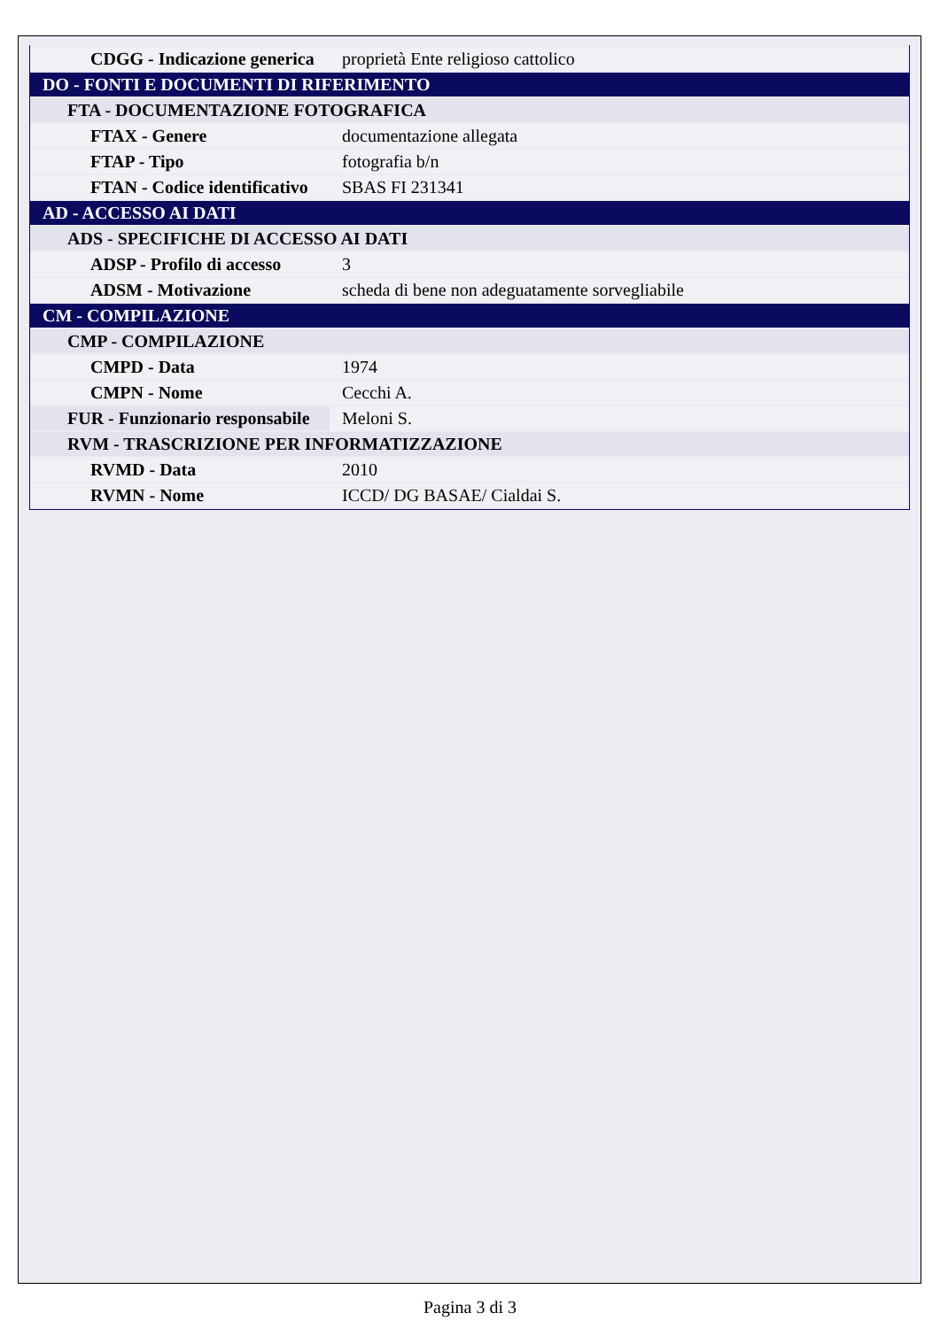| CDGG - Indicazione generica | proprietà Ente religioso cattolico |
| DO - FONTI E DOCUMENTI DI RIFERIMENTO | |
| FTA - DOCUMENTAZIONE FOTOGRAFICA | |
| FTAX - Genere | documentazione allegata |
| FTAP - Tipo | fotografia b/n |
| FTAN - Codice identificativo | SBAS FI 231341 |
| AD - ACCESSO AI DATI | |
| ADS - SPECIFICHE DI ACCESSO AI DATI | |
| ADSP - Profilo di accesso | 3 |
| ADSM - Motivazione | scheda di bene non adeguatamente sorvegliabile |
| CM - COMPILAZIONE | |
| CMP - COMPILAZIONE | |
| CMPD - Data | 1974 |
| CMPN - Nome | Cecchi A. |
| FUR - Funzionario responsabile | Meloni S. |
| RVM - TRASCRIZIONE PER INFORMATIZZAZIONE | |
| RVMD - Data | 2010 |
| RVMN - Nome | ICCD/ DG BASAE/ Cialdai S. |
Pagina 3 di 3